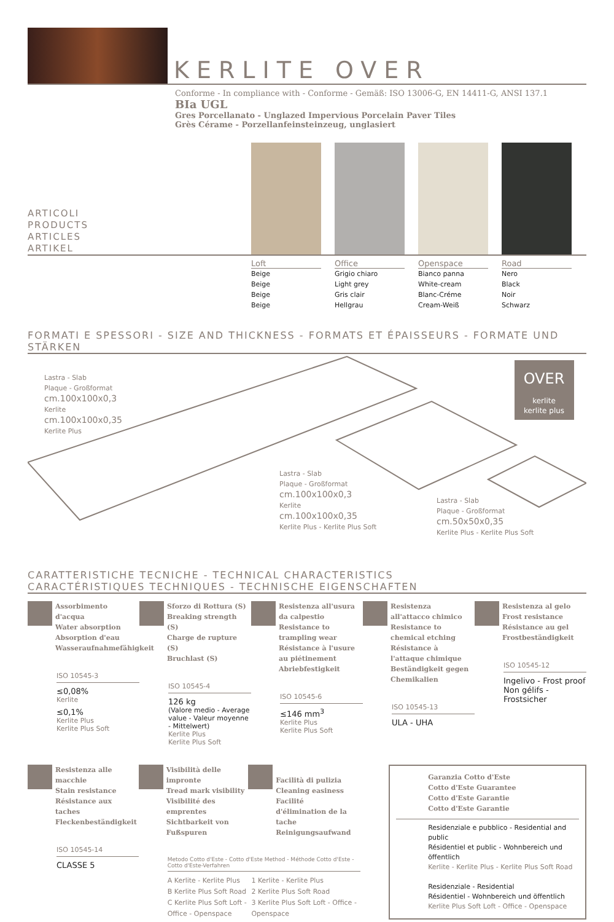KERLITE OVER
Conforme - In compliance with - Conforme - Gemäß: ISO 13006-G, EN 14411-G, ANSI 137.1
BIa UGL
Gres Porcellanato - Unglazed Impervious Porcelain Paver Tiles
Grès Cérame - Porzellanfeinsteinzeug, unglasiert
ARTICOLI
PRODUCTS
ARTICLES
ARTIKEL
Loft
Beige
Beige
Beige
Beige
Office
Grigio chiaro
Light grey
Gris clair
Hellgrau
Openspace
Bianco panna
White-cream
Blanc-Créme
Cream-Weiß
Road
Nero
Black
Noir
Schwarz
FORMATI E SPESSORI - SIZE AND THICKNESS - FORMATS ET ÉPAISSEURS - FORMATE UND STÄRKEN
OVER
kerlite
kerlite plus
Lastra - Slab
Plaque - Großformat
cm.100x100x0,3
Kerlite
cm.100x100x0,35
Kerlite Plus
Lastra - Slab
Plaque - Großformat
cm.100x100x0,3
Kerlite
cm.100x100x0,35
Kerlite Plus - Kerlite Plus Soft
Lastra - Slab
Plaque - Großformat
cm.50x50x0,35
Kerlite Plus - Kerlite Plus Soft
CARATTERISTICHE TECNICHE - TECHNICAL CHARACTERISTICS
CARACTÉRISTIQUES TECHNIQUES - TECHNISCHE EIGENSCHAFTEN
Assorbimento d'acqua
Water absorption
Absorption d'eau
Wasseraufnahmefähigkeit
ISO 10545-3
≤0,08%
Kerlite
≤0,1%
Kerlite Plus
Kerlite Plus Soft
Sforzo di Rottura (S)
Breaking strength (S)
Charge de rupture (S)
Bruchlast (S)
ISO 10545-4
126 kg
(Valore medio - Average value - Valeur moyenne - Mittelwert)
Kerlite Plus
Kerlite Plus Soft
Resistenza all'usura da calpestio
Resistance to trampling wear
Résistance à l'usure au piétinement
Abriebfestigkeit
ISO 10545-6
≤146 mm<sup>3</sup>
Kerlite Plus
Kerlite Plus Soft
Resistenza all'attacco chimico
Resistance to chemical etching
Résistance à l'attaque chimique
Beständigkeit gegen Chemikalien
ISO 10545-13
ULA - UHA
Resistenza al gelo
Frost resistance
Résistance au gel
Frostbeständigkeit
ISO 10545-12
Ingelivo - Frost proof
Non gélifs - Frostsicher
Resistenza alle macchie
Stain resistance
Résistance aux taches
Fleckenbeständigkeit
ISO 10545-14
CLASSE 5
Visibilità delle impronte
Tread mark visibility
Visibilité des emprentes
Sichtbarkeit von Fußspuren Facilità di pulizia
Cleaning easiness
Facilité d'élimination de la tache
Reinigungsaufwand
Metodo Cotto d'Este - Cotto d'Este Method - Méthode Cotto d'Este - Cotto d'Este-Verfahren
A Kerlite - Kerlite Plus
B Kerlite Plus Soft Road
C Kerlite Plus Soft Loft - Office - Openspace
1 Kerlite - Kerlite Plus
2 Kerlite Plus Soft Road
3 Kerlite Plus Soft Loft - Office - Openspace
Garanzia Cotto d'Este
Cotto d'Este Guarantee
Cotto d'Este Garantie
Cotto d'Este Garantie
Residenziale e pubblico - Residential and public
Résidentiel et public - Wohnbereich und öffentlich
Kerlite - Kerlite Plus - Kerlite Plus Soft Road
Residenziale - Residential
Résidentiel - Wohnbereich und öffentlich
Kerlite Plus Soft Loft - Office - Openspace